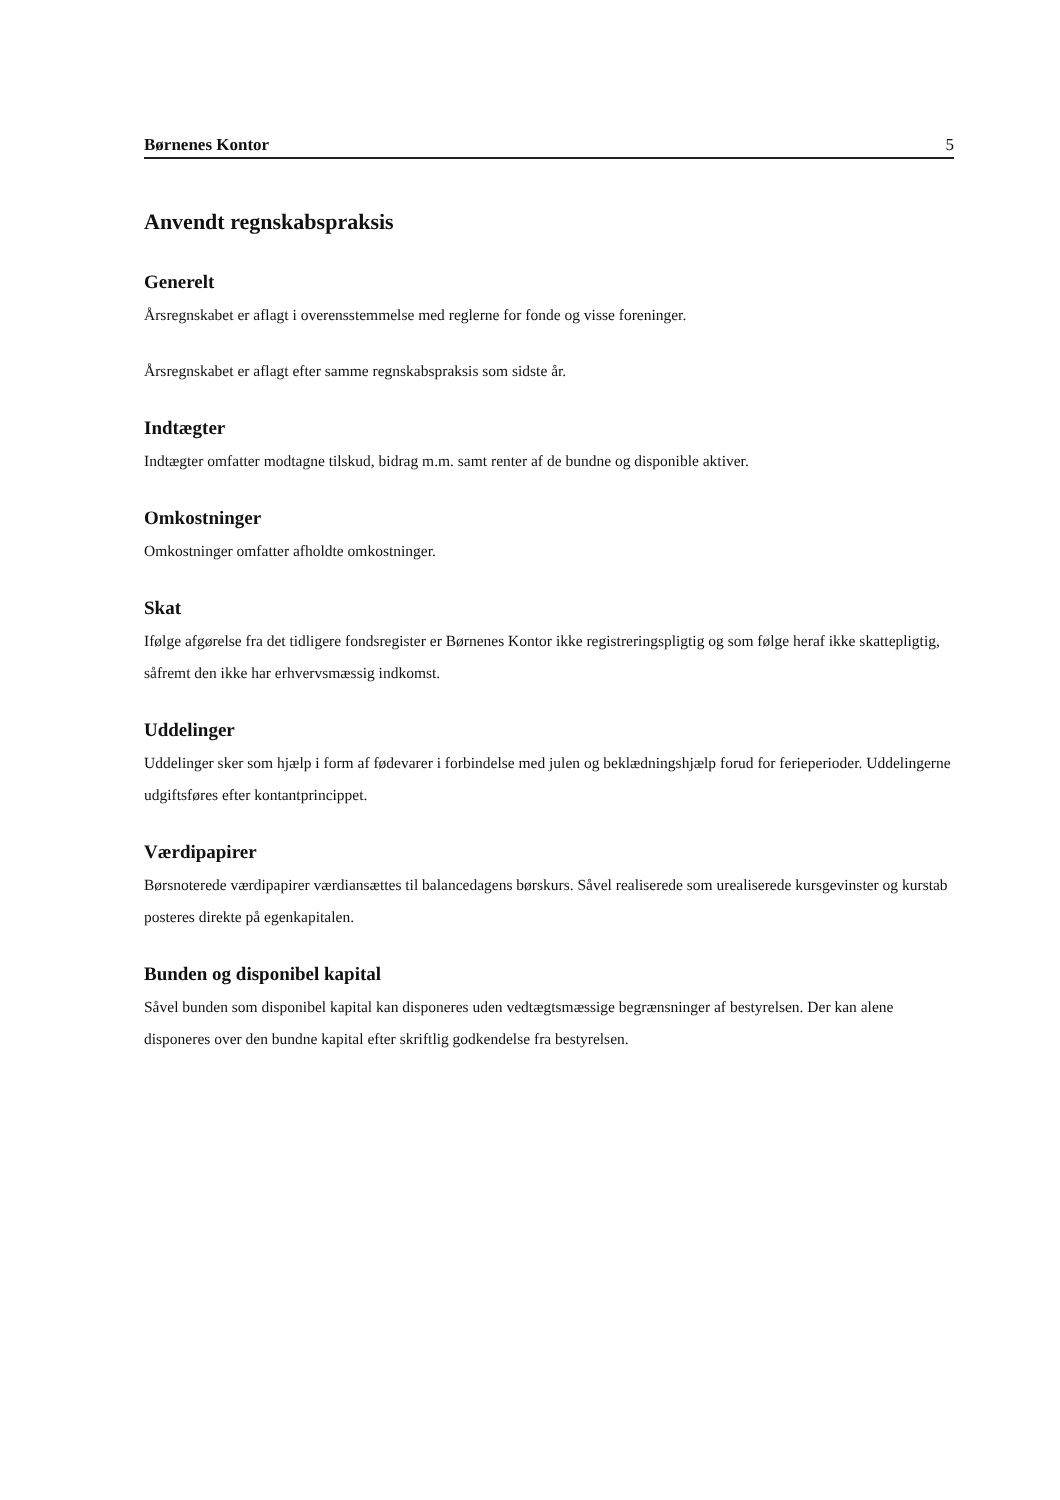Børnenes Kontor 5
Anvendt regnskabspraksis
Generelt
Årsregnskabet er aflagt i overensstemmelse med reglerne for fonde og visse foreninger.
Årsregnskabet er aflagt efter samme regnskabspraksis som sidste år.
Indtægter
Indtægter omfatter modtagne tilskud, bidrag m.m. samt renter af de bundne og disponible aktiver.
Omkostninger
Omkostninger omfatter afholdte omkostninger.
Skat
Ifølge afgørelse fra det tidligere fondsregister er Børnenes Kontor ikke registreringspligtig og som følge heraf ikke skattepligtig, såfremt den ikke har erhvervsmæssig indkomst.
Uddelinger
Uddelinger sker som hjælp i form af fødevarer i forbindelse med julen og beklædningshjælp forud for feriepe­rioder. Uddelingerne udgiftsføres efter kontantprincippet.
Værdipapirer
Børsnoterede værdipapirer værdiansættes til balancedagens børskurs. Såvel realiserede som urealiserede kurs­gevinster og kurstab posteres direkte på egenkapitalen.
Bunden og disponibel kapital
Såvel bunden som disponibel kapital kan disponeres uden vedtægtsmæssige begrænsninger af bestyrelsen. Der kan alene disponeres over den bundne kapital efter skriftlig godkendelse fra bestyrelsen.